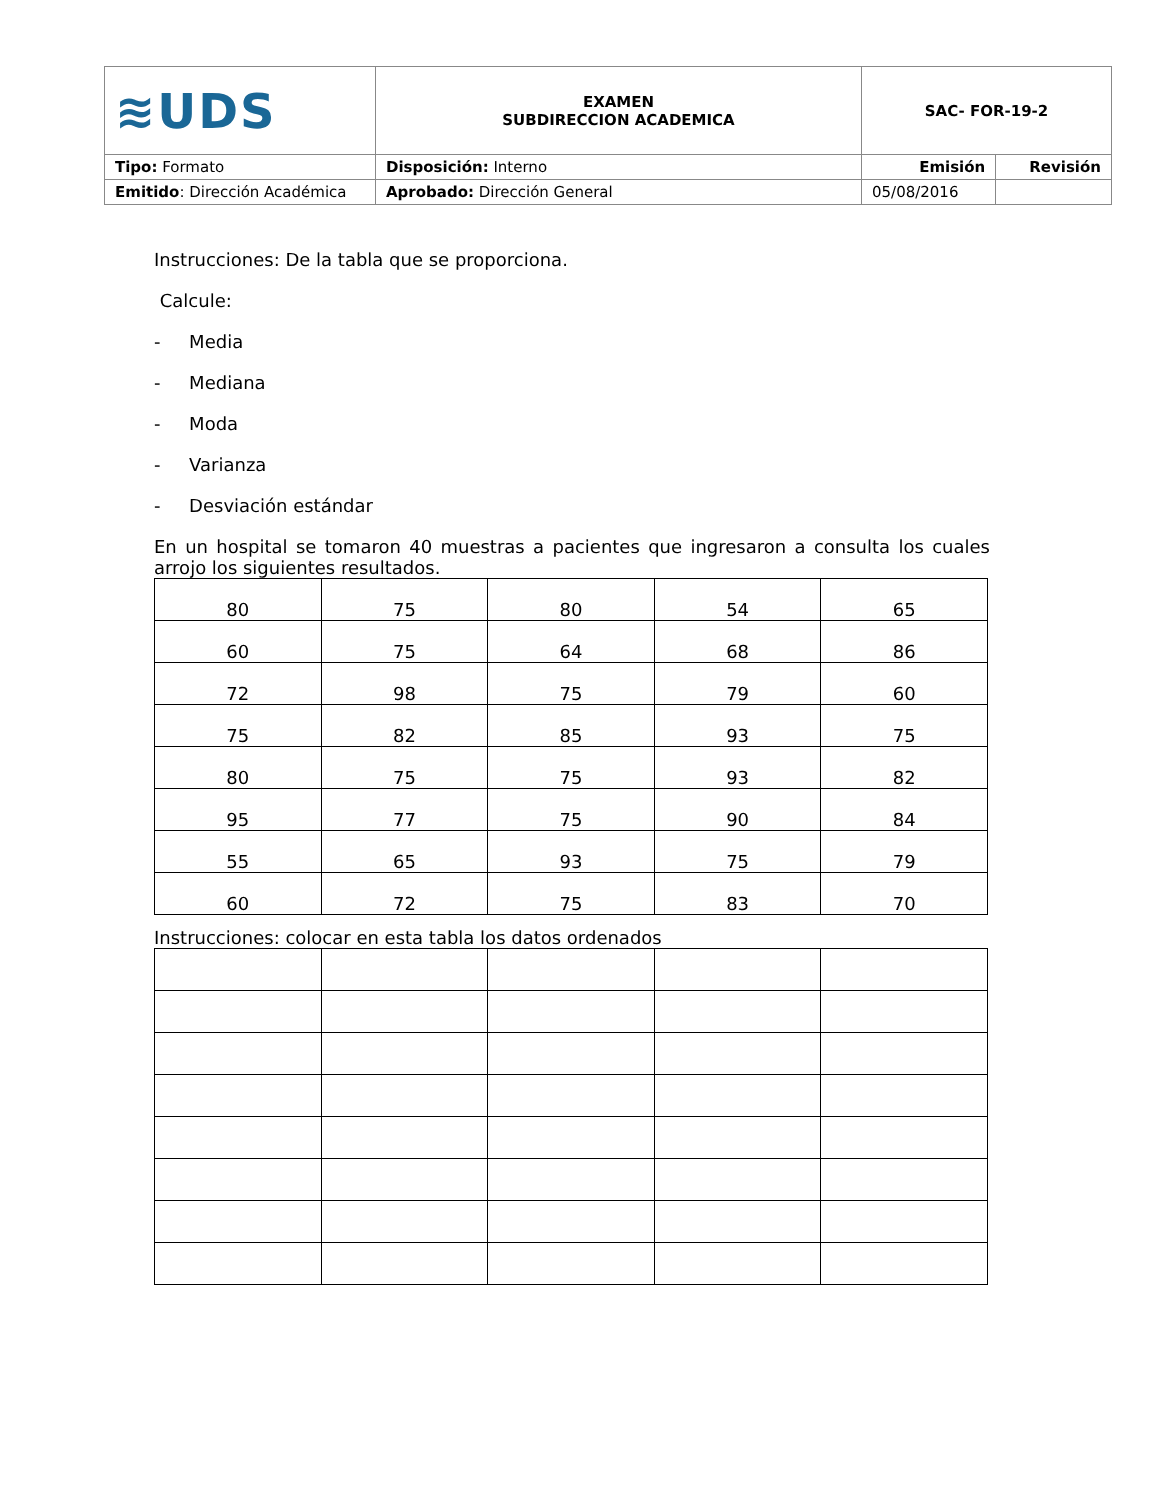| ≋UDS | EXAMEN SUBDIRECCION ACADEMICA | SAC- FOR-19-2 | |
| Tipo: Formato | Disposición: Interno | Emisión | Revisión |
| Emitido : Dirección Académica | Aprobado: Dirección General | 05/08/2016 | |
Instrucciones: De la tabla que se proporciona.
Calcule:
- Media
- Mediana
- Moda
- Varianza
- Desviación estándar
En un hospital se tomaron 40 muestras a pacientes que ingresaron a consulta los cuales arrojo los siguientes resultados.
| 80 | 75 | 80 | 54 | 65 |
| 60 | 75 | 64 | 68 | 86 |
| 72 | 98 | 75 | 79 | 60 |
| 75 | 82 | 85 | 93 | 75 |
| 80 | 75 | 75 | 93 | 82 |
| 95 | 77 | 75 | 90 | 84 |
| 55 | 65 | 93 | 75 | 79 |
| 60 | 72 | 75 | 83 | 70 |
Instrucciones: colocar en esta tabla los datos ordenados